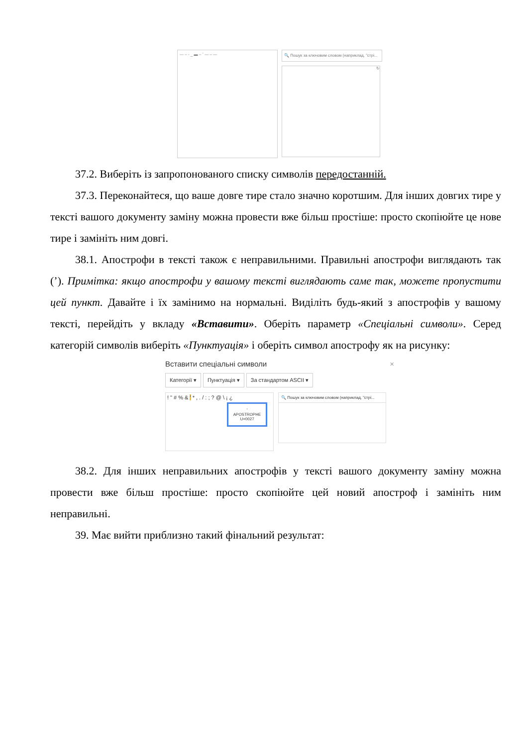— – - _ ▬ – ˉ — – —
🔍 Пошук за ключовим словом (наприклад, "стрі...
↻
37.2. Виберіть із запропонованого списку символів передостанній.
37.3. Переконайтеся, що ваше довге тире стало значно коротшим. Для інших довгих тире у тексті вашого документу заміну можна провести вже більш простіше: просто скопіюйте це нове тире і замініть ним довгі.
38.1. Апострофи в тексті також є неправильними. Правильні апострофи виглядають так (’). Примітка: якщо апострофи у вашому тексті виглядають саме так, можете пропустити цей пункт. Давайте і їх замінимо на нормальні. Виділіть будь-який з апострофів у вашому тексті, перейдіть у вкладу «Вставити». Оберіть параметр «Спеціальні символи». Серед категорій символів виберіть «Пунктуація» і оберіть символ апострофу як на рисунку:
Вставити спеціальні символи ×
Категорії ▾ Пунктуація ▾ За стандартом ASCII ▾
! " # % & ' * , . / : ; ? @ \ ¡ ¿
'
APOSTROPHE
U+0027
🔍 Пошук за ключовим словом (наприклад, "стрі...
38.2. Для інших неправильних апострофів у тексті вашого документу заміну можна провести вже більш простіше: просто скопіюйте цей новий апостроф і замініть ним неправильні.
39. Має вийти приблизно такий фінальний результат: